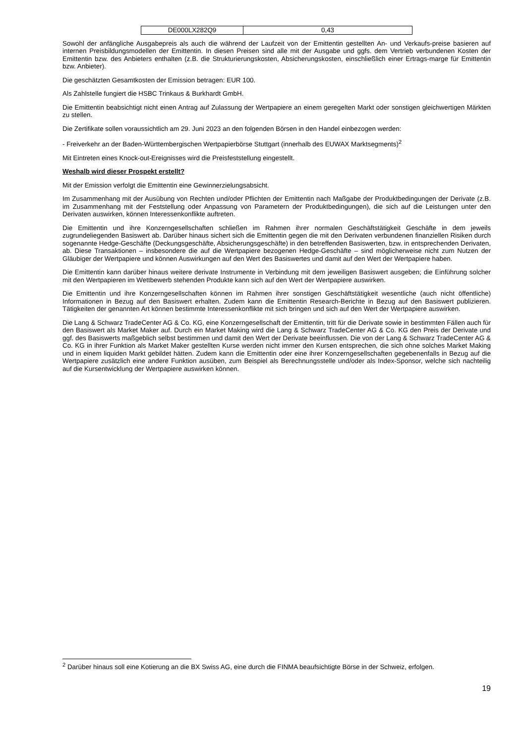| DE000LX282Q9 | 0,43 |
Sowohl der anfängliche Ausgabepreis als auch die während der Laufzeit von der Emittentin gestellten An- und Verkaufs-preise basieren auf internen Preisbildungsmodellen der Emittentin. In diesen Preisen sind alle mit der Ausgabe und ggfs. dem Vertrieb verbundenen Kosten der Emittentin bzw. des Anbieters enthalten (z.B. die Strukturierungskosten, Absicherungskosten, einschließlich einer Ertrags-marge für Emittentin bzw. Anbieter).
Die geschätzten Gesamtkosten der Emission betragen: EUR 100.
Als Zahlstelle fungiert die HSBC Trinkaus & Burkhardt GmbH.
Die Emittentin beabsichtigt nicht einen Antrag auf Zulassung der Wertpapiere an einem geregelten Markt oder sonstigen gleichwertigen Märkten zu stellen.
Die Zertifikate sollen voraussichtlich am 29. Juni 2023 an den folgenden Börsen in den Handel einbezogen werden:
- Freiverkehr an der Baden-Württembergischen Wertpapierbörse Stuttgart (innerhalb des EUWAX Marktsegments)<sup>2</sup>
Mit Eintreten eines Knock-out-Ereignisses wird die Preisfeststellung eingestellt.
Weshalb wird dieser Prospekt erstellt?
Mit der Emission verfolgt die Emittentin eine Gewinnerzielungsabsicht.
Im Zusammenhang mit der Ausübung von Rechten und/oder Pflichten der Emittentin nach Maßgabe der Produktbedingungen der Derivate (z.B. im Zusammenhang mit der Feststellung oder Anpassung von Parametern der Produktbedingungen), die sich auf die Leistungen unter den Derivaten auswirken, können Interessenkonflikte auftreten.
Die Emittentin und ihre Konzerngesellschaften schließen im Rahmen ihrer normalen Geschäftstätigkeit Geschäfte in dem jeweils zugrundeliegenden Basiswert ab. Darüber hinaus sichert sich die Emittentin gegen die mit den Derivaten verbundenen finanziellen Risiken durch sogenannte Hedge-Geschäfte (Deckungsgeschäfte, Absicherungsgeschäfte) in den betreffenden Basiswerten, bzw. in entsprechenden Derivaten, ab. Diese Transaktionen – insbesondere die auf die Wertpapiere bezogenen Hedge-Geschäfte – sind möglicherweise nicht zum Nutzen der Gläubiger der Wertpapiere und können Auswirkungen auf den Wert des Basiswertes und damit auf den Wert der Wertpapiere haben.
Die Emittentin kann darüber hinaus weitere derivate Instrumente in Verbindung mit dem jeweiligen Basiswert ausgeben; die Einführung solcher mit den Wertpapieren im Wettbewerb stehenden Produkte kann sich auf den Wert der Wertpapiere auswirken.
Die Emittentin und ihre Konzerngesellschaften können im Rahmen ihrer sonstigen Geschäftstätigkeit wesentliche (auch nicht öffentliche) Informationen in Bezug auf den Basiswert erhalten. Zudem kann die Emittentin Research-Berichte in Bezug auf den Basiswert publizieren. Tätigkeiten der genannten Art können bestimmte Interessenkonflikte mit sich bringen und sich auf den Wert der Wertpapiere auswirken.
Die Lang & Schwarz TradeCenter AG & Co. KG, eine Konzerngesellschaft der Emittentin, tritt für die Derivate sowie in bestimmten Fällen auch für den Basiswert als Market Maker auf. Durch ein Market Making wird die Lang & Schwarz TradeCenter AG & Co. KG den Preis der Derivate und ggf. des Basiswerts maßgeblich selbst bestimmen und damit den Wert der Derivate beeinflussen. Die von der Lang & Schwarz TradeCenter AG & Co. KG in ihrer Funktion als Market Maker gestellten Kurse werden nicht immer den Kursen entsprechen, die sich ohne solches Market Making und in einem liquiden Markt gebildet hätten. Zudem kann die Emittentin oder eine ihrer Konzerngesellschaften gegebenenfalls in Bezug auf die Wertpapiere zusätzlich eine andere Funktion ausüben, zum Beispiel als Berechnungsstelle und/oder als Index-Sponsor, welche sich nachteilig auf die Kursentwicklung der Wertpapiere auswirken können.
<sup>2</sup> Darüber hinaus soll eine Kotierung an die BX Swiss AG, eine durch die FINMA beaufsichtigte Börse in der Schweiz, erfolgen.
19